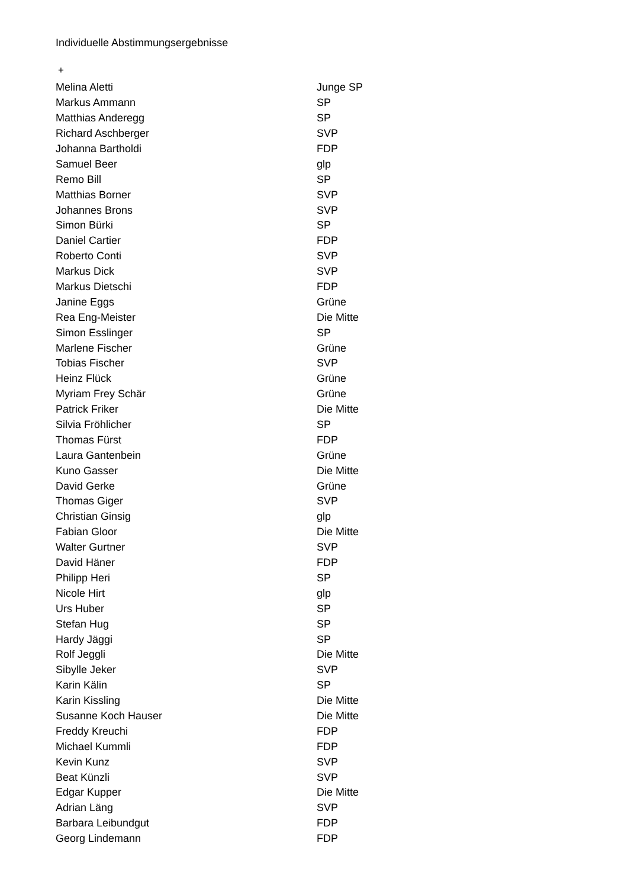Individuelle Abstimmungsergebnisse
+
| Melina Aletti | Junge SP |
| Markus Ammann | SP |
| Matthias Anderegg | SP |
| Richard Aschberger | SVP |
| Johanna Bartholdi | FDP |
| Samuel Beer | glp |
| Remo Bill | SP |
| Matthias Borner | SVP |
| Johannes Brons | SVP |
| Simon Bürki | SP |
| Daniel Cartier | FDP |
| Roberto Conti | SVP |
| Markus Dick | SVP |
| Markus Dietschi | FDP |
| Janine Eggs | Grüne |
| Rea Eng-Meister | Die Mitte |
| Simon Esslinger | SP |
| Marlene Fischer | Grüne |
| Tobias Fischer | SVP |
| Heinz Flück | Grüne |
| Myriam Frey Schär | Grüne |
| Patrick Friker | Die Mitte |
| Silvia Fröhlicher | SP |
| Thomas Fürst | FDP |
| Laura Gantenbein | Grüne |
| Kuno Gasser | Die Mitte |
| David Gerke | Grüne |
| Thomas Giger | SVP |
| Christian Ginsig | glp |
| Fabian Gloor | Die Mitte |
| Walter Gurtner | SVP |
| David Häner | FDP |
| Philipp Heri | SP |
| Nicole Hirt | glp |
| Urs Huber | SP |
| Stefan Hug | SP |
| Hardy Jäggi | SP |
| Rolf Jeggli | Die Mitte |
| Sibylle Jeker | SVP |
| Karin Kälin | SP |
| Karin Kissling | Die Mitte |
| Susanne Koch Hauser | Die Mitte |
| Freddy Kreuchi | FDP |
| Michael Kummli | FDP |
| Kevin Kunz | SVP |
| Beat Künzli | SVP |
| Edgar Kupper | Die Mitte |
| Adrian Läng | SVP |
| Barbara Leibundgut | FDP |
| Georg Lindemann | FDP |